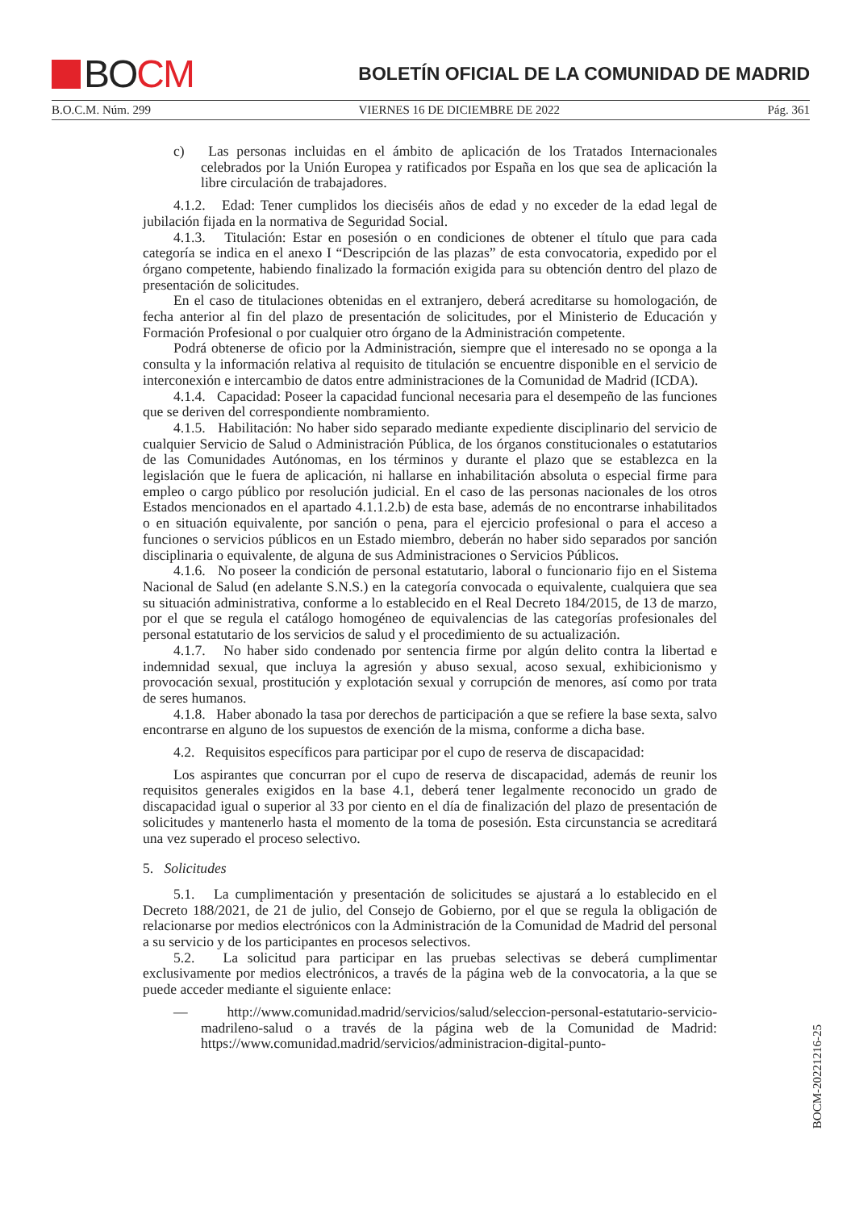B O CM
BOLETÍN OFICIAL DE LA COMUNIDAD DE MADRID
B.O.C.M. Núm. 299 VIERNES 16 DE DICIEMBRE DE 2022 Pág. 361
c) Las personas incluidas en el ámbito de aplicación de los Tratados Internacionales celebrados por la Unión Europea y ratificados por España en los que sea de aplicación la libre circulación de trabajadores.
4.1.2. Edad: Tener cumplidos los dieciséis años de edad y no exceder de la edad legal de jubilación fijada en la normativa de Seguridad Social.
4.1.3. Titulación: Estar en posesión o en condiciones de obtener el título que para cada categoría se indica en el anexo I “Descripción de las plazas” de esta convocatoria, expedido por el órgano competente, habiendo finalizado la formación exigida para su obtención dentro del plazo de presentación de solicitudes.
En el caso de titulaciones obtenidas en el extranjero, deberá acreditarse su homologación, de fecha anterior al fin del plazo de presentación de solicitudes, por el Ministerio de Educación y Formación Profesional o por cualquier otro órgano de la Administración competente.
Podrá obtenerse de oficio por la Administración, siempre que el interesado no se oponga a la consulta y la información relativa al requisito de titulación se encuentre disponible en el servicio de interconexión e intercambio de datos entre administraciones de la Comunidad de Madrid (ICDA).
4.1.4. Capacidad: Poseer la capacidad funcional necesaria para el desempeño de las funciones que se deriven del correspondiente nombramiento.
4.1.5. Habilitación: No haber sido separado mediante expediente disciplinario del servicio de cualquier Servicio de Salud o Administración Pública, de los órganos constitucionales o estatutarios de las Comunidades Autónomas, en los términos y durante el plazo que se establezca en la legislación que le fuera de aplicación, ni hallarse en inhabilitación absoluta o especial firme para empleo o cargo público por resolución judicial. En el caso de las personas nacionales de los otros Estados mencionados en el apartado 4.1.1.2.b) de esta base, además de no encontrarse inhabilitados o en situación equivalente, por sanción o pena, para el ejercicio profesional o para el acceso a funciones o servicios públicos en un Estado miembro, deberán no haber sido separados por sanción disciplinaria o equivalente, de alguna de sus Administraciones o Servicios Públicos.
4.1.6. No poseer la condición de personal estatutario, laboral o funcionario fijo en el Sistema Nacional de Salud (en adelante S.N.S.) en la categoría convocada o equivalente, cualquiera que sea su situación administrativa, conforme a lo establecido en el Real Decreto 184/2015, de 13 de marzo, por el que se regula el catálogo homogéneo de equivalencias de las categorías profesionales del personal estatutario de los servicios de salud y el procedimiento de su actualización.
4.1.7. No haber sido condenado por sentencia firme por algún delito contra la libertad e indemnidad sexual, que incluya la agresión y abuso sexual, acoso sexual, exhibicionismo y provocación sexual, prostitución y explotación sexual y corrupción de menores, así como por trata de seres humanos.
4.1.8. Haber abonado la tasa por derechos de participación a que se refiere la base sexta, salvo encontrarse en alguno de los supuestos de exención de la misma, conforme a dicha base.
4.2. Requisitos específicos para participar por el cupo de reserva de discapacidad:
Los aspirantes que concurran por el cupo de reserva de discapacidad, además de reunir los requisitos generales exigidos en la base 4.1, deberá tener legalmente reconocido un grado de discapacidad igual o superior al 33 por ciento en el día de finalización del plazo de presentación de solicitudes y mantenerlo hasta el momento de la toma de posesión. Esta circunstancia se acreditará una vez superado el proceso selectivo.
5. Solicitudes
5.1. La cumplimentación y presentación de solicitudes se ajustará a lo establecido en el Decreto 188/2021, de 21 de julio, del Consejo de Gobierno, por el que se regula la obligación de relacionarse por medios electrónicos con la Administración de la Comunidad de Madrid del personal a su servicio y de los participantes en procesos selectivos.
5.2. La solicitud para participar en las pruebas selectivas se deberá cumplimentar exclusivamente por medios electrónicos, a través de la página web de la convocatoria, a la que se puede acceder mediante el siguiente enlace:
— http://www.comunidad.madrid/servicios/salud/seleccion-personal-estatutario-servicio-madrileno-salud o a través de la página web de la Comunidad de Madrid: https://www.comunidad.madrid/servicios/administracion-digital-punto-
BOCM-20221216-25